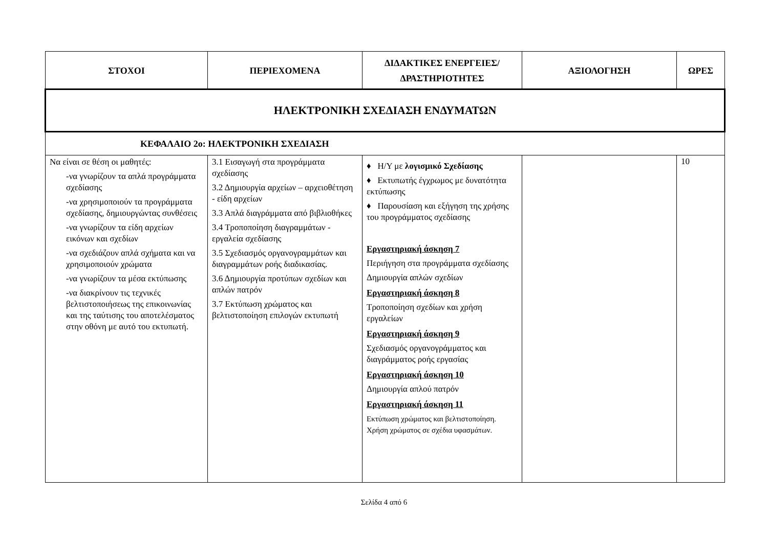| ΣΤΟΧΟΙ | ΠΕΡΙΕΧΟΜΕΝΑ | ΔΙΔΑΚΤΙΚΕΣ ΕΝΕΡΓΕΙΕΣ/ ΔΡΑΣΤΗΡΙΟΤΗΤΕΣ | ΑΞΙΟΛΟΓΗΣΗ | ΩΡΕΣ |
| --- | --- | --- | --- | --- |
| ΗΛΕΚΤΡΟΝΙΚΗ ΣΧΕΔΙΑΣΗ ΕΝΔΥΜΑΤΩΝ | | | | |
| ΚΕΦΑΛΑΙΟ 2ο: ΗΛΕΚΤΡΟΝΙΚΗ ΣΧΕΔΙΑΣΗ | | | | |
| Να είναι σε θέση οι μαθητές: -να γνωρίζουν τα απλά προγράμματα σχεδίασης -να χρησιμοποιούν τα προγράμματα σχεδίασης, δημιουργώντας συνθέσεις -να γνωρίζουν τα είδη αρχείων εικόνων και σχεδίων -να σχεδιάζουν απλά σχήματα και να χρησιμοποιούν χρώματα -να γνωρίζουν τα μέσα εκτύπωσης -να διακρίνουν τις τεχνικές βελτιστοποιήσεως της επικοινωνίας και της ταύτισης του αποτελέσματος στην οθόνη με αυτό του εκτυπωτή. | 3.1 Εισαγωγή στα προγράμματα σχεδίασης 3.2 Δημιουργία αρχείων – αρχειοθέτηση - είδη αρχείων 3.3 Απλά διαγράμματα από βιβλιοθήκες 3.4 Τροποποίηση διαγραμμάτων - εργαλεία σχεδίασης 3.5 Σχεδιασμός οργανογραμμάτων και διαγραμμάτων ροής διαδικασίας. 3.6 Δημιουργία προτύπων σχεδίων και απλών πατρόν 3.7 Εκτύπωση χρώματος και βελτιστοποίηση επιλογών εκτυπωτή | ♦ Η/Υ με λογισμικό Σχεδίασης ♦ Εκτυπωτής έγχρωμος με δυνατότητα εκτύπωσης ♦ Παρουσίαση και εξήγηση της χρήσης του προγράμματος σχεδίασης Εργαστηριακή άσκηση 7 Περιήγηση στα προγράμματα σχεδίασης Δημιουργία απλών σχεδίων Εργαστηριακή άσκηση 8 Τροποποίηση σχεδίων και χρήση εργαλείων Εργαστηριακή άσκηση 9 Σχεδιασμός οργανογράμματος και διαγράμματος ροής εργασίας Εργαστηριακή άσκηση 10 Δημιουργία απλού πατρόν Εργαστηριακή άσκηση 11 Εκτύπωση χρώματος και βελτιστοποίηση. Χρήση χρώματος σε σχέδια υφασμάτων. | | 10 |
Σελίδα 4 από 6